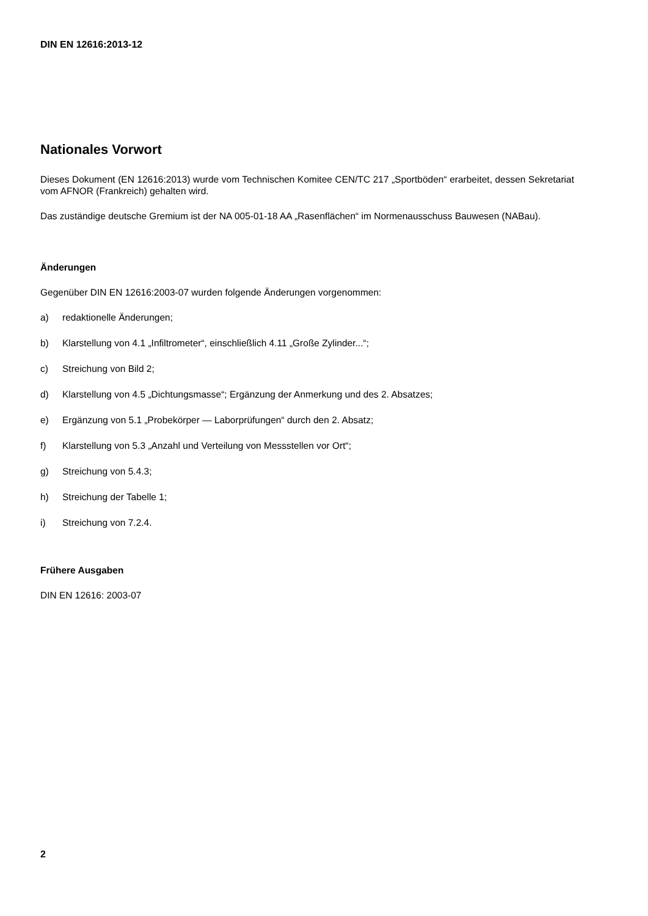DIN EN 12616:2013-12
Nationales Vorwort
Dieses Dokument (EN 12616:2013) wurde vom Technischen Komitee CEN/TC 217 „Sportböden“ erarbeitet, dessen Sekretariat vom AFNOR (Frankreich) gehalten wird.
Das zuständige deutsche Gremium ist der NA 005-01-18 AA „Rasenflächen“ im Normenausschuss Bauwesen (NABau).
Änderungen
Gegenüber DIN EN 12616:2003-07 wurden folgende Änderungen vorgenommen:
a) redaktionelle Änderungen;
b) Klarstellung von 4.1 „Infiltrometer“, einschließlich 4.11 „Große Zylinder...“;
c) Streichung von Bild 2;
d) Klarstellung von 4.5 „Dichtungsmasse“; Ergänzung der Anmerkung und des 2. Absatzes;
e) Ergänzung von 5.1 „Probekörper — Laborprüfungen“ durch den 2. Absatz;
f) Klarstellung von 5.3 „Anzahl und Verteilung von Messstellen vor Ort“;
g) Streichung von 5.4.3;
h) Streichung der Tabelle 1;
i) Streichung von 7.2.4.
Frühere Ausgaben
DIN EN 12616: 2003-07
2